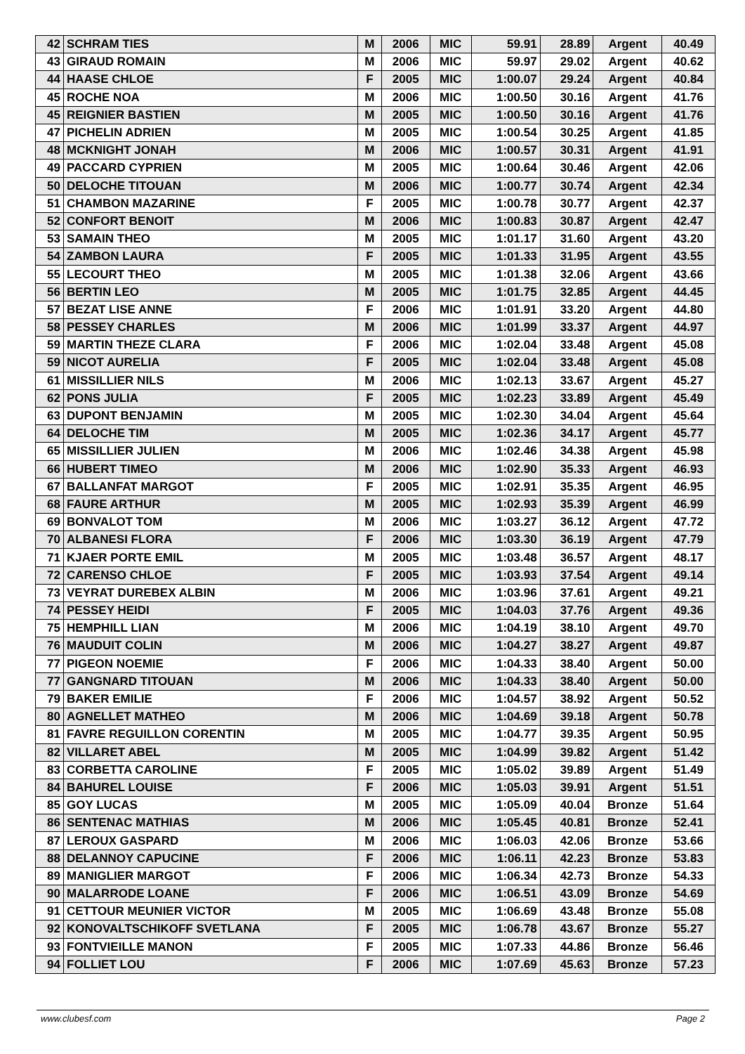| 42 | SCHRAM TIES | M | 2006 | MIC | 59.91 | 28.89 | Argent | 40.49 |
| 43 | GIRAUD ROMAIN | M | 2006 | MIC | 59.97 | 29.02 | Argent | 40.62 |
| 44 | HAASE CHLOE | F | 2005 | MIC | 1:00.07 | 29.24 | Argent | 40.84 |
| 45 | ROCHE NOA | M | 2006 | MIC | 1:00.50 | 30.16 | Argent | 41.76 |
| 45 | REIGNIER BASTIEN | M | 2005 | MIC | 1:00.50 | 30.16 | Argent | 41.76 |
| 47 | PICHELIN ADRIEN | M | 2005 | MIC | 1:00.54 | 30.25 | Argent | 41.85 |
| 48 | MCKNIGHT JONAH | M | 2006 | MIC | 1:00.57 | 30.31 | Argent | 41.91 |
| 49 | PACCARD CYPRIEN | M | 2005 | MIC | 1:00.64 | 30.46 | Argent | 42.06 |
| 50 | DELOCHE TITOUAN | M | 2006 | MIC | 1:00.77 | 30.74 | Argent | 42.34 |
| 51 | CHAMBON MAZARINE | F | 2005 | MIC | 1:00.78 | 30.77 | Argent | 42.37 |
| 52 | CONFORT BENOIT | M | 2006 | MIC | 1:00.83 | 30.87 | Argent | 42.47 |
| 53 | SAMAIN THEO | M | 2005 | MIC | 1:01.17 | 31.60 | Argent | 43.20 |
| 54 | ZAMBON LAURA | F | 2005 | MIC | 1:01.33 | 31.95 | Argent | 43.55 |
| 55 | LECOURT THEO | M | 2005 | MIC | 1:01.38 | 32.06 | Argent | 43.66 |
| 56 | BERTIN LEO | M | 2005 | MIC | 1:01.75 | 32.85 | Argent | 44.45 |
| 57 | BEZAT LISE ANNE | F | 2006 | MIC | 1:01.91 | 33.20 | Argent | 44.80 |
| 58 | PESSEY CHARLES | M | 2006 | MIC | 1:01.99 | 33.37 | Argent | 44.97 |
| 59 | MARTIN THEZE CLARA | F | 2006 | MIC | 1:02.04 | 33.48 | Argent | 45.08 |
| 59 | NICOT AURELIA | F | 2005 | MIC | 1:02.04 | 33.48 | Argent | 45.08 |
| 61 | MISSILLIER NILS | M | 2006 | MIC | 1:02.13 | 33.67 | Argent | 45.27 |
| 62 | PONS JULIA | F | 2005 | MIC | 1:02.23 | 33.89 | Argent | 45.49 |
| 63 | DUPONT BENJAMIN | M | 2005 | MIC | 1:02.30 | 34.04 | Argent | 45.64 |
| 64 | DELOCHE TIM | M | 2005 | MIC | 1:02.36 | 34.17 | Argent | 45.77 |
| 65 | MISSILLIER JULIEN | M | 2006 | MIC | 1:02.46 | 34.38 | Argent | 45.98 |
| 66 | HUBERT TIMEO | M | 2006 | MIC | 1:02.90 | 35.33 | Argent | 46.93 |
| 67 | BALLANFAT MARGOT | F | 2005 | MIC | 1:02.91 | 35.35 | Argent | 46.95 |
| 68 | FAURE ARTHUR | M | 2005 | MIC | 1:02.93 | 35.39 | Argent | 46.99 |
| 69 | BONVALOT TOM | M | 2006 | MIC | 1:03.27 | 36.12 | Argent | 47.72 |
| 70 | ALBANESI FLORA | F | 2006 | MIC | 1:03.30 | 36.19 | Argent | 47.79 |
| 71 | KJAER PORTE EMIL | M | 2005 | MIC | 1:03.48 | 36.57 | Argent | 48.17 |
| 72 | CARENSO CHLOE | F | 2005 | MIC | 1:03.93 | 37.54 | Argent | 49.14 |
| 73 | VEYRAT DUREBEX ALBIN | M | 2006 | MIC | 1:03.96 | 37.61 | Argent | 49.21 |
| 74 | PESSEY HEIDI | F | 2005 | MIC | 1:04.03 | 37.76 | Argent | 49.36 |
| 75 | HEMPHILL LIAN | M | 2006 | MIC | 1:04.19 | 38.10 | Argent | 49.70 |
| 76 | MAUDUIT COLIN | M | 2006 | MIC | 1:04.27 | 38.27 | Argent | 49.87 |
| 77 | PIGEON NOEMIE | F | 2006 | MIC | 1:04.33 | 38.40 | Argent | 50.00 |
| 77 | GANGNARD TITOUAN | M | 2006 | MIC | 1:04.33 | 38.40 | Argent | 50.00 |
| 79 | BAKER EMILIE | F | 2006 | MIC | 1:04.57 | 38.92 | Argent | 50.52 |
| 80 | AGNELLET MATHEO | M | 2006 | MIC | 1:04.69 | 39.18 | Argent | 50.78 |
| 81 | FAVRE REGUILLON CORENTIN | M | 2005 | MIC | 1:04.77 | 39.35 | Argent | 50.95 |
| 82 | VILLARET ABEL | M | 2005 | MIC | 1:04.99 | 39.82 | Argent | 51.42 |
| 83 | CORBETTA CAROLINE | F | 2005 | MIC | 1:05.02 | 39.89 | Argent | 51.49 |
| 84 | BAHUREL LOUISE | F | 2006 | MIC | 1:05.03 | 39.91 | Argent | 51.51 |
| 85 | GOY LUCAS | M | 2005 | MIC | 1:05.09 | 40.04 | Bronze | 51.64 |
| 86 | SENTENAC MATHIAS | M | 2006 | MIC | 1:05.45 | 40.81 | Bronze | 52.41 |
| 87 | LEROUX GASPARD | M | 2006 | MIC | 1:06.03 | 42.06 | Bronze | 53.66 |
| 88 | DELANNOY CAPUCINE | F | 2006 | MIC | 1:06.11 | 42.23 | Bronze | 53.83 |
| 89 | MANIGLIER MARGOT | F | 2006 | MIC | 1:06.34 | 42.73 | Bronze | 54.33 |
| 90 | MALARRODE LOANE | F | 2006 | MIC | 1:06.51 | 43.09 | Bronze | 54.69 |
| 91 | CETTOUR MEUNIER VICTOR | M | 2005 | MIC | 1:06.69 | 43.48 | Bronze | 55.08 |
| 92 | KONOVALTSCHIKOFF SVETLANA | F | 2005 | MIC | 1:06.78 | 43.67 | Bronze | 55.27 |
| 93 | FONTVIEILLE MANON | F | 2005 | MIC | 1:07.33 | 44.86 | Bronze | 56.46 |
| 94 | FOLLIET LOU | F | 2006 | MIC | 1:07.69 | 45.63 | Bronze | 57.23 |
www.clubesf.com Page 2